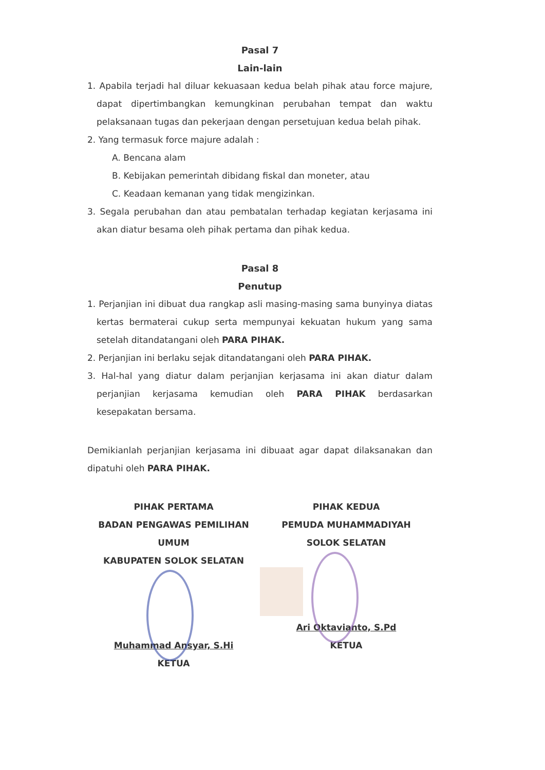Pasal 7
Lain-lain
1. Apabila terjadi hal diluar kekuasaan kedua belah pihak atau force majure, dapat dipertimbangkan kemungkinan perubahan tempat dan waktu pelaksanaan tugas dan pekerjaan dengan persetujuan kedua belah pihak.
2. Yang termasuk force majure adalah :
A. Bencana alam
B. Kebijakan pemerintah dibidang fiskal dan moneter, atau
C. Keadaan kemanan yang tidak mengizinkan.
3. Segala perubahan dan atau pembatalan terhadap kegiatan kerjasama ini akan diatur besama oleh pihak pertama dan pihak kedua.
Pasal 8
Penutup
1. Perjanjian ini dibuat dua rangkap asli masing-masing sama bunyinya diatas kertas bermaterai cukup serta mempunyai kekuatan hukum yang sama setelah ditandatangani oleh PARA PIHAK.
2. Perjanjian ini berlaku sejak ditandatangani oleh PARA PIHAK.
3. Hal-hal yang diatur dalam perjanjian kerjasama ini akan diatur dalam perjanjian kerjasama kemudian oleh PARA PIHAK berdasarkan kesepakatan bersama.
Demikianlah perjanjian kerjasama ini dibuaat agar dapat dilaksanakan dan dipatuhi oleh PARA PIHAK.
PIHAK PERTAMA
BADAN PENGAWAS PEMILIHAN UMUM
KABUPATEN SOLOK SELATAN
Muhammad Ansyar, S.Hi
KETUA
PIHAK KEDUA
PEMUDA MUHAMMADIYAH
SOLOK SELATAN
Ari Oktavianto, S.Pd
KETUA